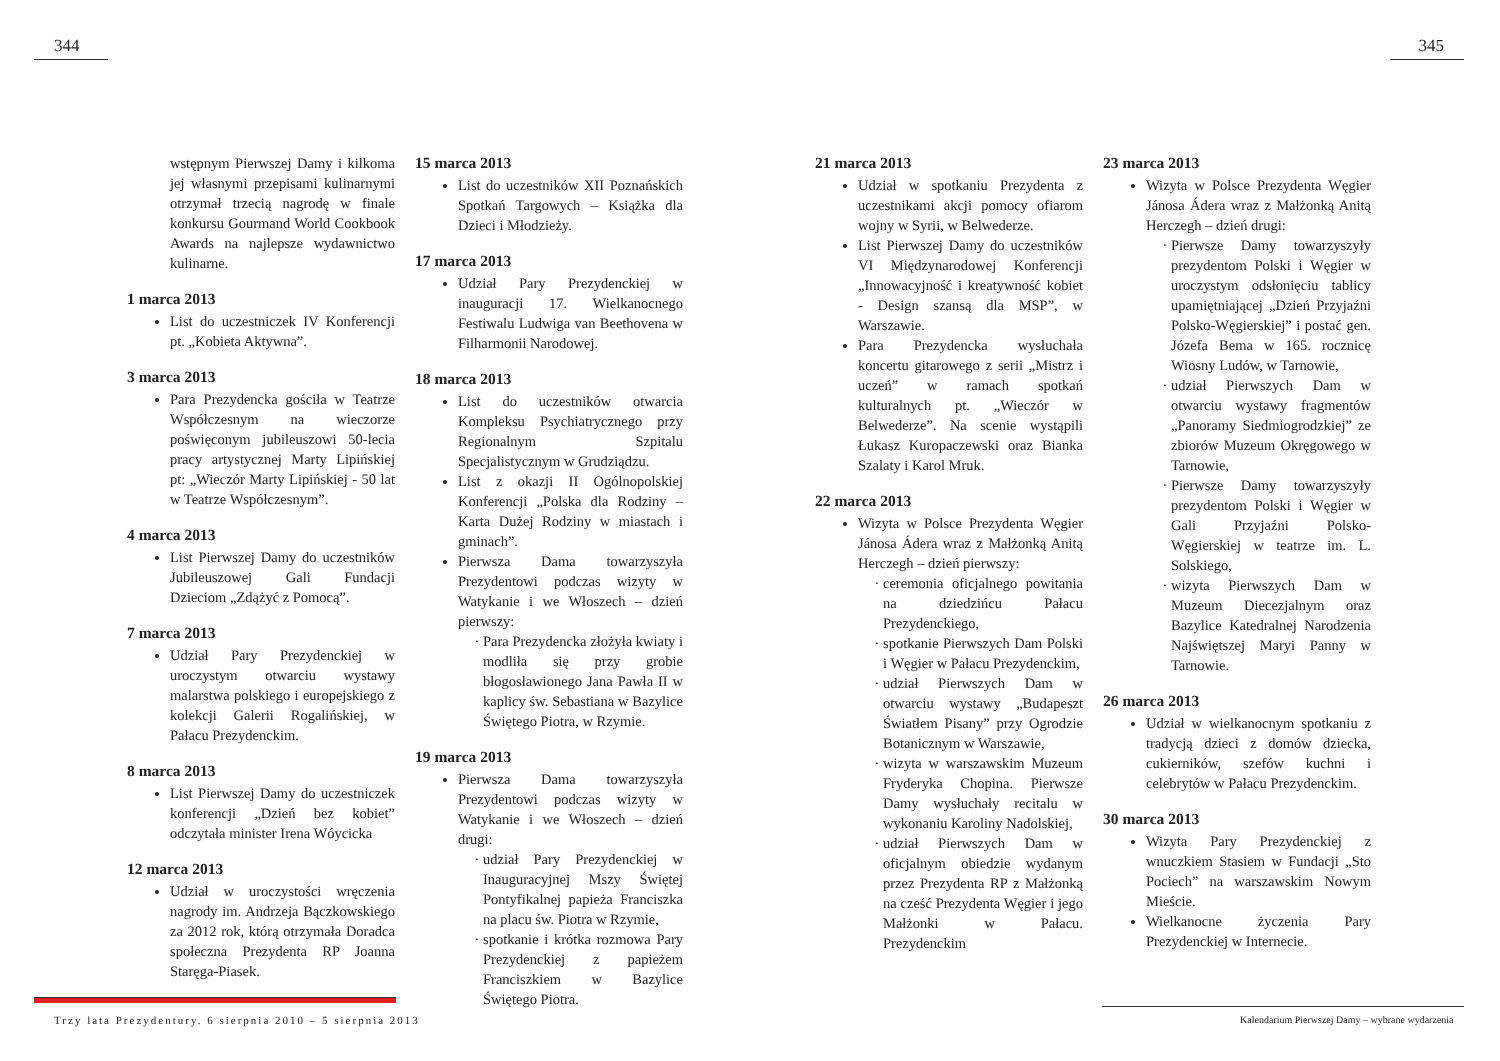344
wstępnym Pierwszej Damy i kilkoma jej własnymi przepisami kulinarnymi otrzymał trzecią nagrodę w finale konkursu Gourmand World Cookbook Awards na najlepsze wydawnictwo kulinarne.
1 marca 2013
List do uczestniczek IV Konferencji pt. „Kobieta Aktywna”.
3 marca 2013
Para Prezydencka gościła w Teatrze Współczesnym na wieczorze poświęconym jubileuszowi 50-lecia pracy artystycznej Marty Lipińskiej pt: „Wieczór Marty Lipińskiej - 50 lat w Teatrze Współczesnym”.
4 marca 2013
List Pierwszej Damy do uczestników Jubileuszowej Gali Fundacji Dzieciom „Zdążyć z Pomocą”.
7 marca 2013
Udział Pary Prezydenckiej w uroczystym otwarciu wystawy malarstwa polskiego i europejskiego z kolekcji Galerii Rogalińskiej, w Pałacu Prezydenckim.
8 marca 2013
List Pierwszej Damy do uczestniczek konferencji „Dzień bez kobiet” odczytała minister Irena Wóycicka
12 marca 2013
Udział w uroczystości wręczenia nagrody im. Andrzeja Bączkowskiego za 2012 rok, którą otrzymała Doradca społeczna Prezydenta RP Joanna Staręga-Piasek.
15 marca 2013
List do uczestników XII Poznańskich Spotkań Targowych – Książka dla Dzieci i Młodzieży.
17 marca 2013
Udział Pary Prezydenckiej w inauguracji 17. Wielkanocnego Festiwalu Ludwiga van Beethovena w Filharmonii Narodowej.
18 marca 2013
List do uczestników otwarcia Kompleksu Psychiatrycznego przy Regionalnym Szpitalu Specjalistycznym w Grudziądzu.
List z okazji II Ogólnopolskiej Konferencji „Polska dla Rodziny – Karta Dużej Rodziny w miastach i gminach”.
Pierwsza Dama towarzyszyła Prezydentowi podczas wizyty w Watykanie i we Włoszech – dzień pierwszy:
Para Prezydencka złożyła kwiaty i modliła się przy grobie błogosławionego Jana Pawła II w kaplicy św. Sebastiana w Bazylice Świętego Piotra, w Rzymie.
19 marca 2013
Pierwsza Dama towarzyszyła Prezydentowi podczas wizyty w Watykanie i we Włoszech – dzień drugi:
udział Pary Prezydenckiej w Inauguracyjnej Mszy Świętej Pontyfikalnej papieża Franciszka na placu św. Piotra w Rzymie,
spotkanie i krótka rozmowa Pary Prezydenckiej z papieżem Franciszkiem w Bazylice Świętego Piotra.
Trzy lata Prezydentury. 6 sierpnia 2010 – 5 sierpnia 2013
345
21 marca 2013
Udział w spotkaniu Prezydenta z uczestnikami akcji pomocy ofiarom wojny w Syrii, w Belwederze.
List Pierwszej Damy do uczestników VI Międzynarodowej Konferencji „Innowacyjność i kreatywność kobiet - Design szansą dla MSP”, w Warszawie.
Para Prezydencka wysłuchała koncertu gitarowego z serii „Mistrz i uczeń” w ramach spotkań kulturalnych pt. „Wieczór w Belwederze”. Na scenie wystąpili Łukasz Kuropaczewski oraz Bianka Szalaty i Karol Mruk.
22 marca 2013
Wizyta w Polsce Prezydenta Węgier Jánosa Ádera wraz z Małżonką Anitą Herczegh – dzień pierwszy:
ceremonia oficjalnego powitania na dziedzińcu Pałacu Prezydenckiego,
spotkanie Pierwszych Dam Polski i Węgier w Pałacu Prezydenckim,
udział Pierwszych Dam w otwarciu wystawy „Budapeszt Światłem Pisany” przy Ogrodzie Botanicznym w Warszawie,
wizyta w warszawskim Muzeum Fryderyka Chopina. Pierwsze Damy wysłuchały recitalu w wykonaniu Karoliny Nadolskiej,
udział Pierwszych Dam w oficjalnym obiedzie wydanym przez Prezydenta RP z Małżonką na cześć Prezydenta Węgier i jego Małżonki w Pałacu. Prezydenckim
23 marca 2013
Wizyta w Polsce Prezydenta Węgier Jánosa Ádera wraz z Małżonką Anitą Herczegh – dzień drugi:
Pierwsze Damy towarzyszyły prezydentom Polski i Węgier w uroczystym odsłonięciu tablicy upamiętniającej „Dzień Przyjaźni Polsko-Węgierskiej” i postać gen. Józefa Bema w 165. rocznicę Wiosny Ludów, w Tarnowie,
udział Pierwszych Dam w otwarciu wystawy fragmentów „Panoramy Siedmiogrodzkiej” ze zbiorów Muzeum Okręgowego w Tarnowie,
Pierwsze Damy towarzyszyły prezydentom Polski i Węgier w Gali Przyjaźni Polsko-Węgierskiej w teatrze im. L. Solskiego,
wizyta Pierwszych Dam w Muzeum Diecezjalnym oraz Bazylice Katedralnej Narodzenia Najświętszej Maryi Panny w Tarnowie.
26 marca 2013
Udział w wielkanocnym spotkaniu z tradycją dzieci z domów dziecka, cukierników, szefów kuchni i celebrytów w Pałacu Prezydenckim.
30 marca 2013
Wizyta Pary Prezydenckiej z wnuczkiem Stasiem w Fundacji „Sto Pociech” na warszawskim Nowym Mieście.
Wielkanocne życzenia Pary Prezydenckiej w Internecie.
Kalendarium Pierwszej Damy – wybrane wydarzenia